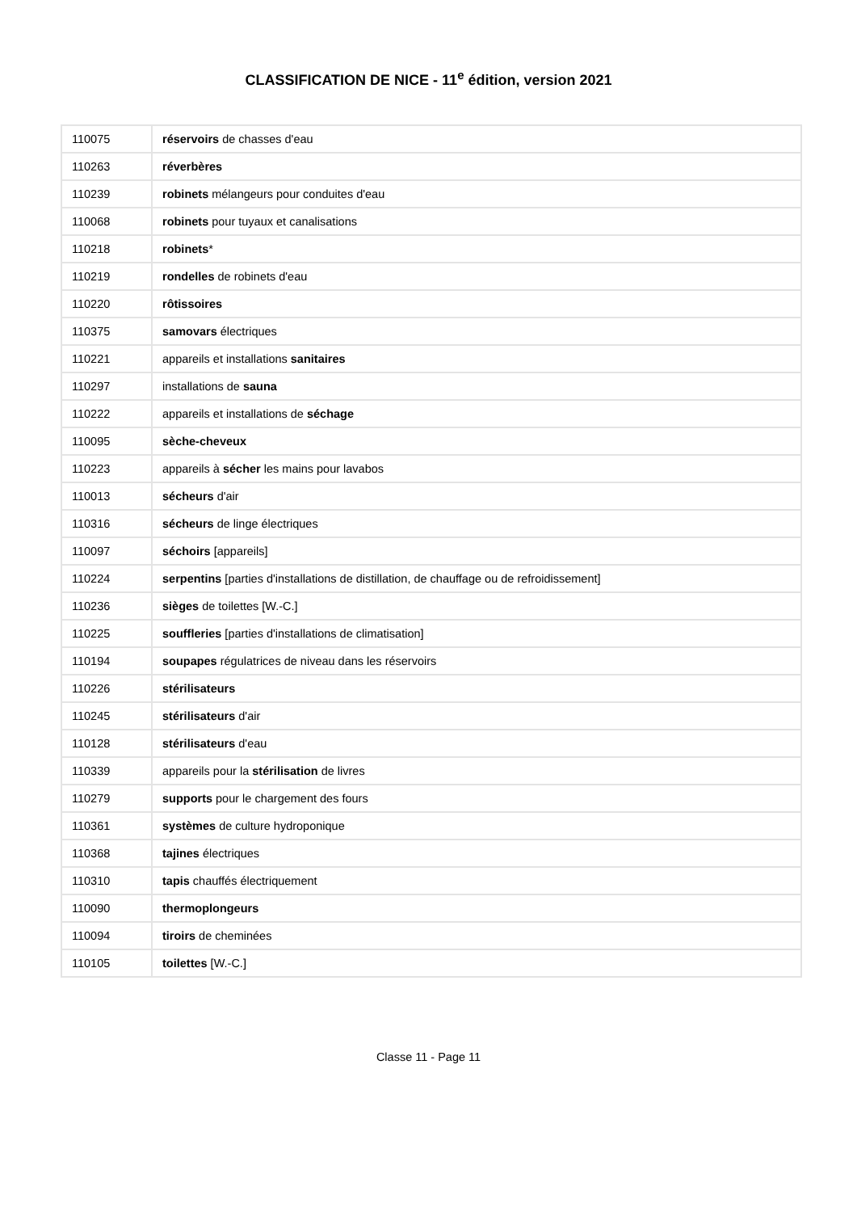CLASSIFICATION DE NICE - 11<sup>e</sup> édition, version 2021
| 110075 | réservoirs de chasses d'eau |
| 110263 | réverbères |
| 110239 | robinets mélangeurs pour conduites d'eau |
| 110068 | robinets pour tuyaux et canalisations |
| 110218 | robinets * |
| 110219 | rondelles de robinets d'eau |
| 110220 | rôtissoires |
| 110375 | samovars électriques |
| 110221 | appareils et installations sanitaires |
| 110297 | installations de sauna |
| 110222 | appareils et installations de séchage |
| 110095 | sèche-cheveux |
| 110223 | appareils à sécher les mains pour lavabos |
| 110013 | sécheurs d'air |
| 110316 | sécheurs de linge électriques |
| 110097 | séchoirs [appareils] |
| 110224 | serpentins [parties d'installations de distillation, de chauffage ou de refroidissement] |
| 110236 | sièges de toilettes [W.-C.] |
| 110225 | souffleries [parties d'installations de climatisation] |
| 110194 | soupapes régulatrices de niveau dans les réservoirs |
| 110226 | stérilisateurs |
| 110245 | stérilisateurs d'air |
| 110128 | stérilisateurs d'eau |
| 110339 | appareils pour la stérilisation de livres |
| 110279 | supports pour le chargement des fours |
| 110361 | systèmes de culture hydroponique |
| 110368 | tajines électriques |
| 110310 | tapis chauffés électriquement |
| 110090 | thermoplongeurs |
| 110094 | tiroirs de cheminées |
| 110105 | toilettes [W.-C.] |
Classe 11 - Page 11